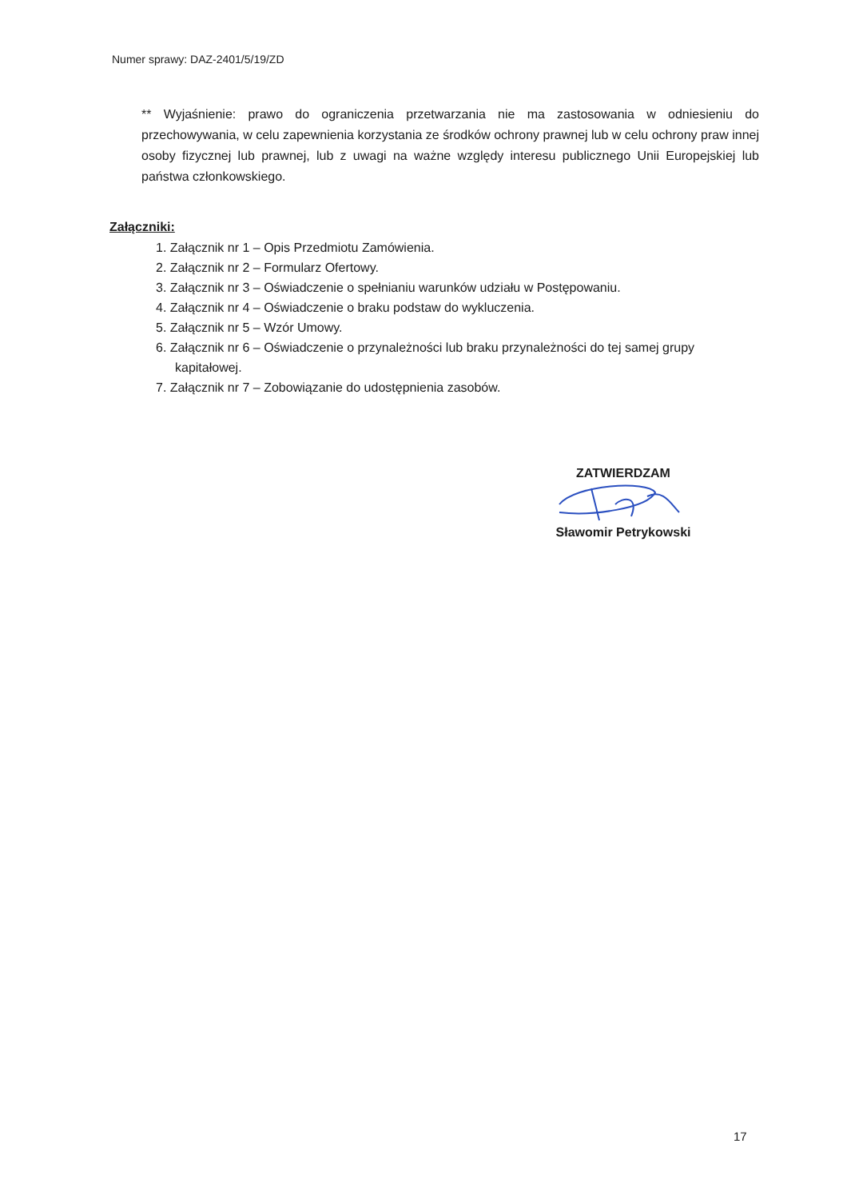Numer sprawy: DAZ-2401/5/19/ZD
** Wyjaśnienie: prawo do ograniczenia przetwarzania nie ma zastosowania w odniesieniu do przechowywania, w celu zapewnienia korzystania ze środków ochrony prawnej lub w celu ochrony praw innej osoby fizycznej lub prawnej, lub z uwagi na ważne względy interesu publicznego Unii Europejskiej lub państwa członkowskiego.
Załączniki:
1. Załącznik nr 1 – Opis Przedmiotu Zamówienia.
2. Załącznik nr 2 – Formularz Ofertowy.
3. Załącznik nr 3 – Oświadczenie o spełnianiu warunków udziału w Postępowaniu.
4. Załącznik nr 4 – Oświadczenie o braku podstaw do wykluczenia.
5. Załącznik nr 5 – Wzór Umowy.
6. Załącznik nr 6 – Oświadczenie o przynależności lub braku przynależności do tej samej grupy kapitałowej.
7. Załącznik nr 7 – Zobowiązanie do udostępnienia zasobów.
ZATWIERDZAM
Sławomir Petrykowski
17